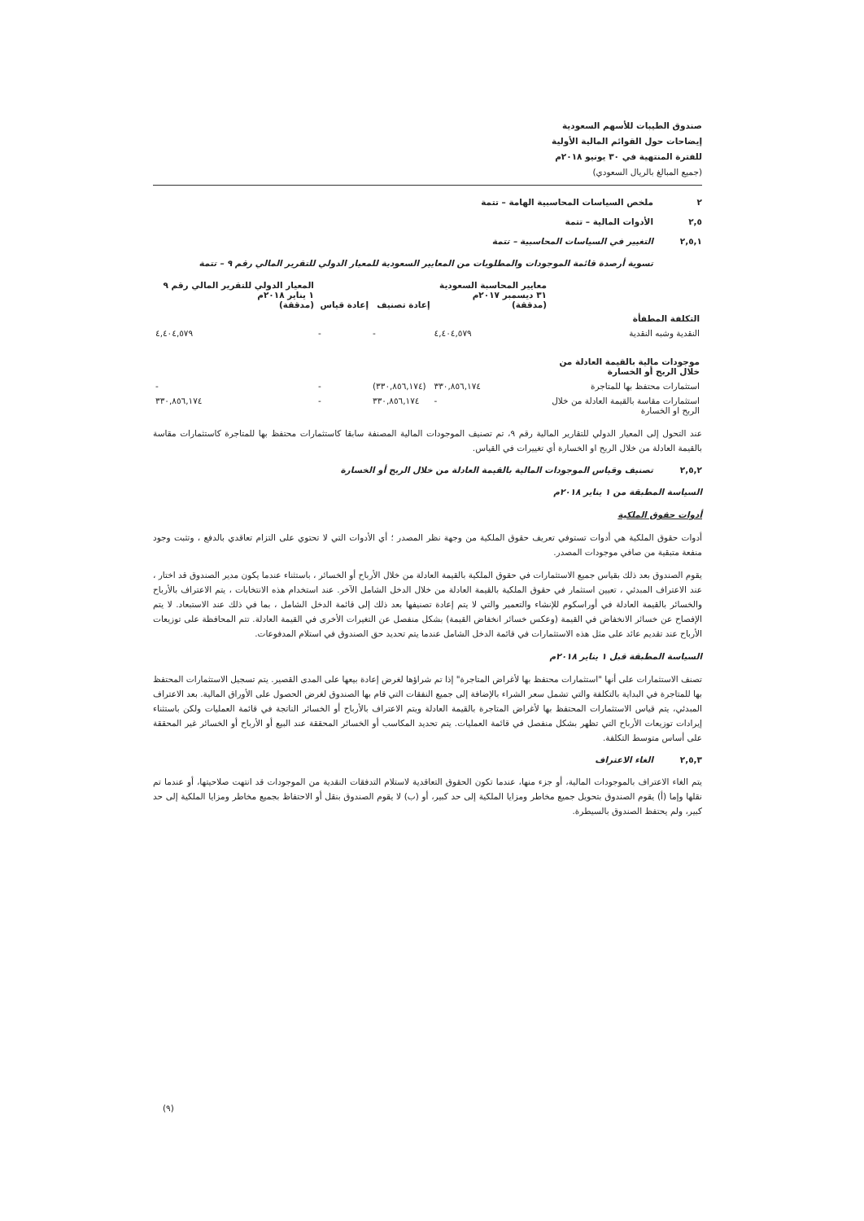صندوق الطيبات للأسهم السعودية
إيضاحات حول القوائم المالية الأولية
للفترة المنتهية في ٣٠ يونيو ٢٠١٨م
(جميع المبالغ بالريال السعودي)
٢ ملخص السياسات المحاسبية الهامة – تتمة
٢,٥ الأدوات المالية – تتمة
٢,٥,١ التغيير في السياسات المحاسبية – تتمة
تسوية أرصدة قائمة الموجودات والمطلوبات من المعايير السعودية للمعيار الدولي للتقرير المالي رقم ٩ – تتمة
| | معايير المحاسبة السعودية ٣١ ديسمبر ٢٠١٧م (مدققة) | إعادة تصنيف | إعادة قياس | المعيار الدولي للتقرير المالي رقم ٩ ١ يناير ٢٠١٨م (مدققة) |
| --- | --- | --- | --- | --- |
| التكلفة المطفأة | | | | |
| النقدية وشبه النقدية | ٤,٤٠٤,٥٧٩ | - | - | ٤,٤٠٤,٥٧٩ |
| موجودات مالية بالقيمة العادلة من خلال الربح أو الخسارة | | | | |
| استثمارات محتفظ بها للمتاجرة | ٣٣٠,٨٥٦,١٧٤ | (٣٣٠,٨٥٦,١٧٤) | - | - |
| استثمارات مقاسة بالقيمة العادلة من خلال الربح او الخسارة | - | ٣٣٠,٨٥٦,١٧٤ | - | ٣٣٠,٨٥٦,١٧٤ |
عند التحول إلى المعيار الدولي للتقارير المالية رقم ٩، تم تصنيف الموجودات المالية المصنفة سابقا كاستثمارات محتفظ بها للمتاجرة كاستثمارات مقاسة بالقيمة العادلة من خلال الربح او الخسارة أي تغييرات في القياس.
٢,٥,٢ تصنيف وقياس الموجودات المالية بالقيمة العادلة من خلال الربح أو الخسارة
السياسة المطبقة من ١ يناير ٢٠١٨م
أدوات حقوق الملكية
أدوات حقوق الملكية هي أدوات تستوفي تعريف حقوق الملكية من وجهة نظر المصدر ؛ أي الأدوات التي لا تحتوي على التزام تعاقدي بالدفع ، وتثبت وجود منفعة متبقية من صافي موجودات المصدر.
يقوم الصندوق بعد ذلك بقياس جميع الاستثمارات في حقوق الملكية بالقيمة العادلة من خلال الأرباح أو الخسائر ، باستثناء عندما يكون مدير الصندوق قد اختار ، عند الاعتراف المبدئي ، تعيين استثمار في حقوق الملكية بالقيمة العادلة من خلال الدخل الشامل الآخر. عند استخدام هذه الانتخابات ، يتم الاعتراف بالأرباح والخسائر بالقيمة العادلة في أوراسكوم للإنشاء والتعمير والتي لا يتم إعادة تصنيفها بعد ذلك إلى قائمة الدخل الشامل ، بما في ذلك عند الاستبعاد. لا يتم الإفصاح عن خسائر الانخفاض في القيمة (وعكس خسائر انخفاض القيمة) بشكل منفصل عن التغيرات الأخرى في القيمة العادلة. تتم المحافظة على توزيعات الأرباح عند تقديم عائد على مثل هذه الاستثمارات في قائمة الدخل الشامل عندما يتم تحديد حق الصندوق في استلام المدفوعات.
السياسة المطبقة قبل ١ يناير ٢٠١٨م
تصنف الاستثمارات على أنها "استثمارات محتفظ بها لأغراض المتاجرة" إذا تم شراؤها لغرض إعادة بيعها على المدى القصير. يتم تسجيل الاستثمارات المحتفظ بها للمتاجرة في البداية بالتكلفة والتي تشمل سعر الشراء بالإضافة إلى جميع النفقات التي قام بها الصندوق لغرض الحصول على الأوراق المالية. بعد الاعتراف المبدئي، يتم قياس الاستثمارات المحتفظ بها لأغراض المتاجرة بالقيمة العادلة ويتم الاعتراف بالأرباح أو الخسائر الناتجة في قائمة العمليات ولكن باستثناء إيرادات توزيعات الأرباح التي تظهر بشكل منفصل في قائمة العمليات. يتم تحديد المكاسب أو الخسائر المحققة عند البيع أو الأرباح أو الخسائر غير المحققة على أساس متوسط التكلفة.
٢,٥,٣ الغاء الاعتراف
يتم الغاء الاعتراف بالموجودات المالية، أو جزء منها، عندما تكون الحقوق التعاقدية لاستلام التدفقات النقدية من الموجودات قد انتهت صلاحيتها، أو عندما تم نقلها وإما (أ) يقوم الصندوق بتحويل جميع مخاطر ومزايا الملكية إلى حد كبير، أو (ب) لا يقوم الصندوق بنقل أو الاحتفاظ بجميع مخاطر ومزايا الملكية إلى حد كبير، ولم يحتفظ الصندوق بالسيطرة.
(٩)